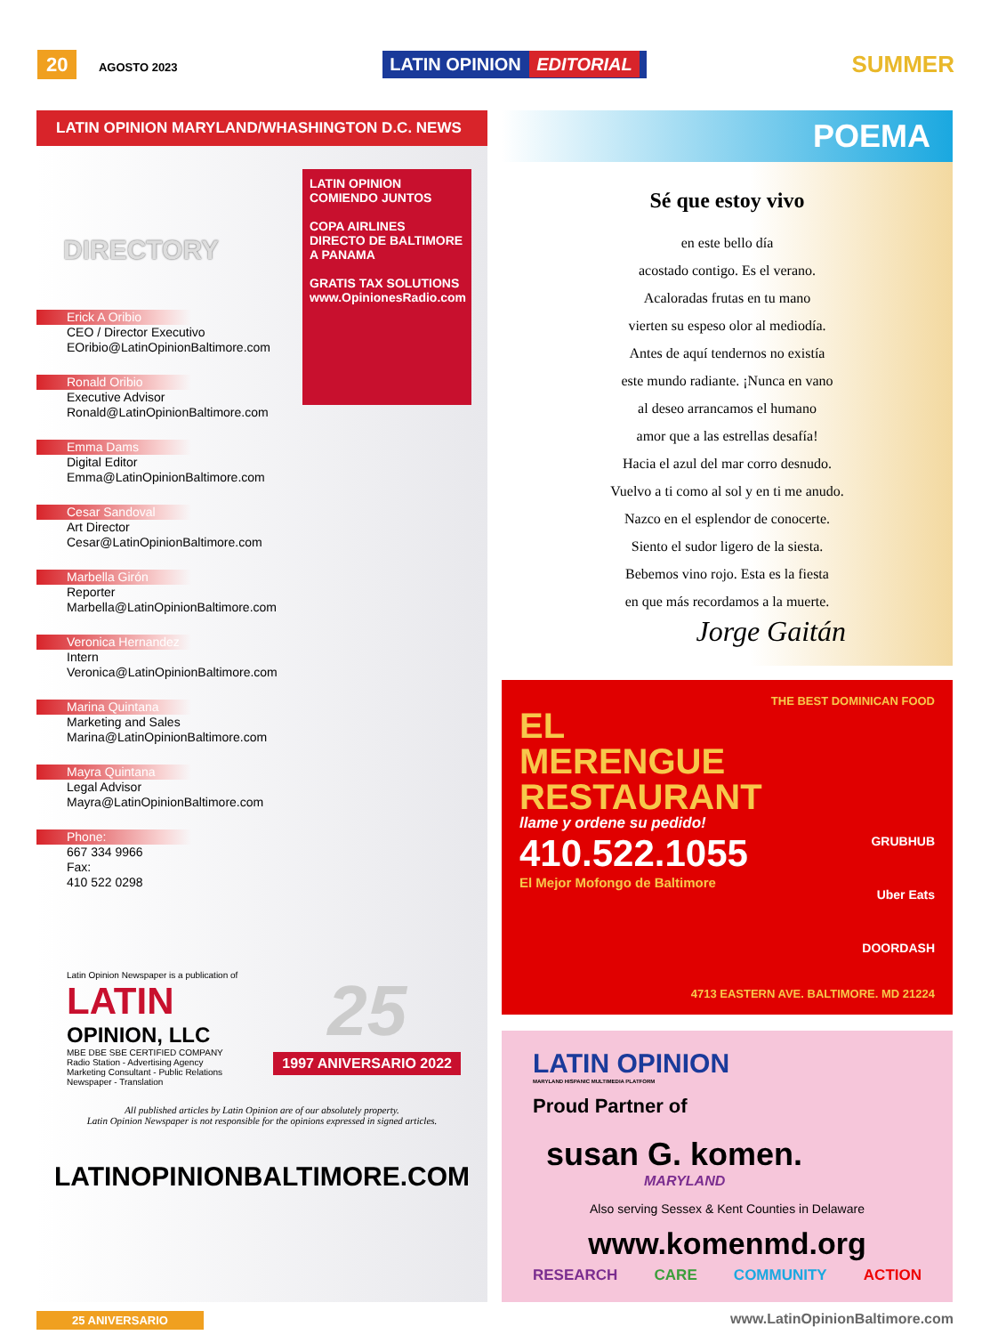20 AGOSTO 2023
LATIN OPINION EDITORIAL
SUMMER
LATIN OPINION MARYLAND/WHASHINGTON D.C. NEWS
LATIN OPINION
COMIENDO JUNTOS
COPA AIRLINES DIRECTO DE BALTIMORE A PANAMA
GRATIS TAX SOLUTIONS
www.OpinionesRadio.com
DIRECTORY
Erick A Oribio
CEO / Director Executivo
EOribio@LatinOpinionBaltimore.com
Ronald Oribio
Executive Advisor
Ronald@LatinOpinionBaltimore.com
Emma Dams
Digital Editor
Emma@LatinOpinionBaltimore.com
Cesar Sandoval
Art Director
Cesar@LatinOpinionBaltimore.com
Marbella Girón
Reporter
Marbella@LatinOpinionBaltimore.com
Veronica Hernandez
Intern
Veronica@LatinOpinionBaltimore.com
Marina Quintana
Marketing and Sales
Marina@LatinOpinionBaltimore.com
Mayra Quintana
Legal Advisor
Mayra@LatinOpinionBaltimore.com
Phone:
667 334 9966
Fax:
410 522 0298
Latin Opinion Newspaper is a publication of
LATIN
OPINION, LLC
MBE DBE SBE CERTIFIED COMPANY
Radio Station - Advertising Agency
Marketing Consultant - Public Relations
Newspaper - Translation
25
1997 ANIVERSARIO 2022
All published articles by Latin Opinion are of our absolutely property.
Latin Opinion Newspaper is not responsible for the opinions expressed in signed articles.
LATINOPINIONBALTIMORE.COM
POEMA
Sé que estoy vivo
en este bello día
acostado contigo. Es el verano.
Acaloradas frutas en tu mano
vierten su espeso olor al mediodía.
Antes de aquí tendernos no existía
este mundo radiante. ¡Nunca en vano
al deseo arrancamos el humano
amor que a las estrellas desafía!
Hacia el azul del mar corro desnudo.
Vuelvo a ti como al sol y en ti me anudo.
Nazco en el esplendor de conocerte.
Siento el sudor ligero de la siesta.
Bebemos vino rojo. Esta es la fiesta
en que más recordamos a la muerte.
Jorge Gaitán
THE BEST DOMINICAN FOOD
EL
MERENGUE
RESTAURANT
llame y ordene su pedido!
410.522.1055
El Mejor Mofongo de Baltimore
GRUBHUB
Uber Eats
DOORDASH
4713 EASTERN AVE. BALTIMORE. MD 21224
LATIN OPINION
MARYLAND HISPANIC MULTIMEDIA PLATFORM
Proud Partner of
susan G. komen.
MARYLAND
Also serving Sessex & Kent Counties in Delaware
www.komenmd.org
RESEARCH CARE COMMUNITY ACTION
25 ANIVERSARIO www.LatinOpinionBaltimore.com